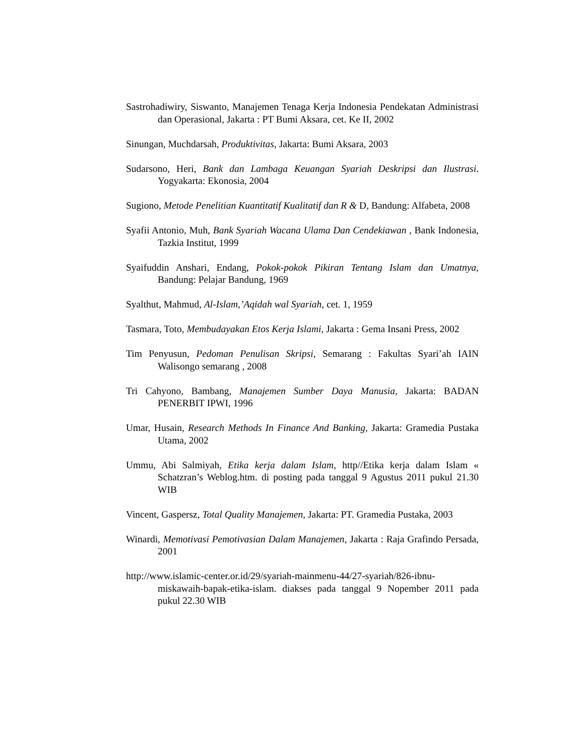Sastrohadiwiry, Siswanto, Manajemen Tenaga Kerja Indonesia Pendekatan Administrasi dan Operasional, Jakarta : PT Bumi Aksara, cet. Ke II, 2002
Sinungan, Muchdarsah, Produktivitas, Jakarta: Bumi Aksara, 2003
Sudarsono, Heri, Bank dan Lambaga Keuangan Syariah Deskripsi dan Ilustrasi. Yogyakarta: Ekonosia, 2004
Sugiono, Metode Penelitian Kuantitatif Kualitatif dan R & D, Bandung: Alfabeta, 2008
Syafii Antonio, Muh, Bank Syariah Wacana Ulama Dan Cendekiawan , Bank Indonesia, Tazkia Institut, 1999
Syaifuddin Anshari, Endang, Pokok-pokok Pikiran Tentang Islam dan Umatnya, Bandung: Pelajar Bandung, 1969
Syalthut, Mahmud, Al-Islam,’Aqidah wal Syariah, cet. 1, 1959
Tasmara, Toto, Membudayakan Etos Kerja Islami, Jakarta : Gema Insani Press, 2002
Tim Penyusun, Pedoman Penulisan Skripsi, Semarang : Fakultas Syari’ah IAIN Walisongo semarang , 2008
Tri Cahyono, Bambang, Manajemen Sumber Daya Manusia, Jakarta: BADAN PENERBIT IPWI, 1996
Umar, Husain, Research Methods In Finance And Banking, Jakarta: Gramedia Pustaka Utama, 2002
Ummu, Abi Salmiyah, Etika kerja dalam Islam, http//Etika kerja dalam Islam « Schatzran’s Weblog.htm. di posting pada tanggal 9 Agustus 2011 pukul 21.30 WIB
Vincent, Gaspersz, Total Quality Manajemen, Jakarta: PT. Gramedia Pustaka, 2003
Winardi, Memotivasi Pemotivasian Dalam Manajemen, Jakarta : Raja Grafindo Persada, 2001
http://www.islamic-center.or.id/29/syariah-mainmenu-44/27-syariah/826-ibnu-miskawaih-bapak-etika-islam. diakses pada tanggal 9 Nopember 2011 pada pukul 22.30 WIB